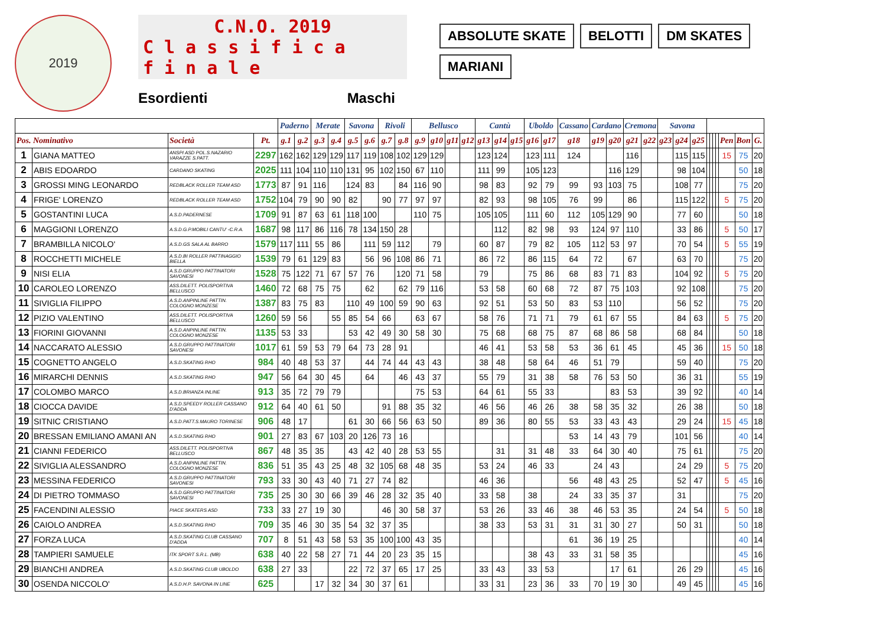2019
C.N.O. 2019
Classifica finale
Esordienti Maschi
ABSOLUTE SKATE BELOTTI DM SKATES MARIANI
| | | | | Paderno | | Merate | | Savona | | Rivoli | | Bellusco | | | | Cantù | | | Uboldo | | Cassano | Cardano | | Cremona | | Savona | | | | | | | | | |
| --- | --- | --- | --- | --- | --- | --- | --- | --- | --- | --- | --- | --- | --- | --- | --- | --- | --- | --- | --- | --- | --- | --- | --- | --- | --- | --- | --- | --- | --- | --- | --- | --- | --- | --- | --- |
| Pos. Nominativo | | Società | Pt. | g.1 | g.2 | g.3 | g.4 | g.5 | g.6 | g.7 | g.8 | g.9 | g10 | g11 | g12 | g13 | g14 | g15 | g16 | g17 | g18 | g19 | g20 | g21 | g22 | g23 | g24 | g25 | | | | | Pen | Bon | G. |
| 1 | GIANA MATTEO | ANSPI ASD POL.S.NAZARIO VARAZZE S.PATT. | 2297 | 162 | 162 | 129 | 129 | 117 | 119 | 108 | 102 | 129 | 129 | | | 123 | 124 | | 123 | 111 | 124 | | | 116 | | | 115 | 115 | | | | | 15 | 75 | 20 |
| 2 | ABIS EDOARDO | CARDANO SKATING | 2025 | 111 | 104 | 110 | 110 | 131 | 95 | 102 | 150 | 67 | 110 | | | 111 | 99 | | 105 | 123 | | | 116 | 129 | | | 98 | 104 | | | | | | 50 | 18 |
| 3 | GROSSI MING LEONARDO | REDBLACK ROLLER TEAM ASD | 1773 | 87 | 91 | 116 | | 124 | 83 | | 84 | 116 | 90 | | | 98 | 83 | | 92 | 79 | 99 | 93 | 103 | 75 | | | 108 | 77 | | | | | | 75 | 20 |
| 4 | FRIGE' LORENZO | REDBLACK ROLLER TEAM ASD | 1752 | 104 | 79 | 90 | 90 | 82 | | 90 | 77 | 97 | 97 | | | 82 | 93 | | 98 | 105 | 76 | 99 | | 86 | | | 115 | 122 | | | | | 5 | 75 | 20 |
| 5 | GOSTANTINI LUCA | A.S.D.PADERNESE | 1709 | 91 | 87 | 63 | 61 | 118 | 100 | | | 110 | 75 | | | 105 | 105 | | 111 | 60 | 112 | 105 | 129 | 90 | | | 77 | 60 | | | | | | 50 | 18 |
| 6 | MAGGIONI LORENZO | A.S.D.G.P.MOBILI CANTU' -C.R.A. | 1687 | 98 | 117 | 86 | 116 | 78 | 134 | 150 | 28 | | | | | | 112 | | 82 | 98 | 93 | 124 | 97 | 110 | | | 33 | 86 | | | | | 5 | 50 | 17 |
| 7 | BRAMBILLA NICOLO' | A.S.D.GS SALA AL BARRO | 1579 | 117 | 111 | 55 | 86 | | 111 | 59 | 112 | | 79 | | | 60 | 87 | | 79 | 82 | 105 | 112 | 53 | 97 | | | 70 | 54 | | | | | 5 | 55 | 19 |
| 8 | ROCCHETTI MICHELE | A.S.D.BI ROLLER PATTINAGGIO BIELLA | 1539 | 79 | 61 | 129 | 83 | | 56 | 96 | 108 | 86 | 71 | | | 86 | 72 | | 86 | 115 | 64 | 72 | | 67 | | | 63 | 70 | | | | | | 75 | 20 |
| 9 | NISI ELIA | A.S.D.GRUPPO PATTINATORI SAVONESI | 1528 | 75 | 122 | 71 | 67 | 57 | 76 | | 120 | 71 | 58 | | | 79 | | | 75 | 86 | 68 | 83 | 71 | 83 | | | 104 | 92 | | | | | 5 | 75 | 20 |
| 10 | CAROLEO LORENZO | ASS.DILETT. POLISPORTIVA BELLUSCO | 1460 | 72 | 68 | 75 | 75 | | 62 | | 62 | 79 | 116 | | | 53 | 58 | | 60 | 68 | 72 | 87 | 75 | 103 | | | 92 | 108 | | | | | | 75 | 20 |
| 11 | SIVIGLIA FILIPPO | A.S.D.ANPINLINE PATTIN. COLOGNO MONZESE | 1387 | 83 | 75 | 83 | | 110 | 49 | 100 | 59 | 90 | 63 | | | 92 | 51 | | 53 | 50 | 83 | 53 | 110 | | | | 56 | 52 | | | | | | 75 | 20 |
| 12 | PIZIO VALENTINO | ASS.DILETT. POLISPORTIVA BELLUSCO | 1260 | 59 | 56 | | 55 | 85 | 54 | 66 | | 63 | 67 | | | 58 | 76 | | 71 | 71 | 79 | 61 | 67 | 55 | | | 84 | 63 | | | | | 5 | 75 | 20 |
| 13 | FIORINI GIOVANNI | A.S.D.ANPINLINE PATTIN. COLOGNO MONZESE | 1135 | 53 | 33 | | | 53 | 42 | 49 | 30 | 58 | 30 | | | 75 | 68 | | 68 | 75 | 87 | 68 | 86 | 58 | | | 68 | 84 | | | | | | 50 | 18 |
| 14 | NACCARATO ALESSIO | A.S.D.GRUPPO PATTINATORI SAVONESI | 1017 | 61 | 59 | 53 | 79 | 64 | 73 | 28 | 91 | | | | | 46 | 41 | | 53 | 58 | 53 | 36 | 61 | 45 | | | 45 | 36 | | | | | 15 | 50 | 18 |
| 15 | COGNETTO ANGELO | A.S.D.SKATING RHO | 984 | 40 | 48 | 53 | 37 | | 44 | 74 | 44 | 43 | 43 | | | 38 | 48 | | 58 | 64 | 46 | 51 | 79 | | | | 59 | 40 | | | | | | 75 | 20 |
| 16 | MIRARCHI DENNIS | A.S.D.SKATING RHO | 947 | 56 | 64 | 30 | 45 | | 64 | | 46 | 43 | 37 | | | 55 | 79 | | 31 | 38 | 58 | 76 | 53 | 50 | | | 36 | 31 | | | | | | 55 | 19 |
| 17 | COLOMBO MARCO | A.S.D.BRIANZA INLINE | 913 | 35 | 72 | 79 | 79 | | | | | 75 | 53 | | | 64 | 61 | | 55 | 33 | | | 83 | 53 | | | 39 | 92 | | | | | | 40 | 14 |
| 18 | CIOCCA DAVIDE | A.S.D.SPEEDY ROLLER CASSANO D'ADDA | 912 | 64 | 40 | 61 | 50 | | | 91 | 88 | 35 | 32 | | | 46 | 56 | | 46 | 26 | 38 | 58 | 35 | 32 | | | 26 | 38 | | | | | | 50 | 18 |
| 19 | SITNIC CRISTIANO | A.S.D.PATT.S.MAURO TORINESE | 906 | 48 | 17 | | | 61 | 30 | 66 | 56 | 63 | 50 | | | 89 | 36 | | 80 | 55 | 53 | 33 | 43 | 43 | | | 29 | 24 | | | | | 15 | 45 | 18 |
| 20 | BRESSAN EMILIANO AMANI AN | A.S.D.SKATING RHO | 901 | 27 | 83 | 67 | 103 | 20 | 126 | 73 | 16 | | | | | | | | | | 53 | 14 | 43 | 79 | | | 101 | 56 | | | | | | 40 | 14 |
| 21 | CIANNI FEDERICO | ASS.DILETT. POLISPORTIVA BELLUSCO | 867 | 48 | 35 | 35 | | 43 | 42 | 40 | 28 | 53 | 55 | | | | 31 | | 31 | 48 | 33 | 64 | 30 | 40 | | | 75 | 61 | | | | | | 75 | 20 |
| 22 | SIVIGLIA ALESSANDRO | A.S.D.ANPINLINE PATTIN. COLOGNO MONZESE | 836 | 51 | 35 | 43 | 25 | 48 | 32 | 105 | 68 | 48 | 35 | | | 53 | 24 | | 46 | 33 | | 24 | 43 | | | | 24 | 29 | | | | | 5 | 75 | 20 |
| 23 | MESSINA FEDERICO | A.S.D.GRUPPO PATTINATORI SAVONESI | 793 | 33 | 30 | 43 | 40 | 71 | 27 | 74 | 82 | | | | | 46 | 36 | | | | 56 | 48 | 43 | 25 | | | 52 | 47 | | | | | 5 | 45 | 16 |
| 24 | DI PIETRO TOMMASO | A.S.D.GRUPPO PATTINATORI SAVONESI | 735 | 25 | 30 | 30 | 66 | 39 | 46 | 28 | 32 | 35 | 40 | | | 33 | 58 | | 38 | | 24 | 33 | 35 | 37 | | | 31 | | | | | | | 75 | 20 |
| 25 | FACENDINI ALESSIO | PIACE SKATERS ASD | 733 | 33 | 27 | 19 | 30 | | | 46 | 30 | 58 | 37 | | | 53 | 26 | | 33 | 46 | 38 | 46 | 53 | 35 | | | 24 | 54 | | | | | 5 | 50 | 18 |
| 26 | CAIOLO ANDREA | A.S.D.SKATING RHO | 709 | 35 | 46 | 30 | 35 | 54 | 32 | 37 | 35 | | | | | 38 | 33 | | 53 | 31 | 31 | 31 | 30 | 27 | | | 50 | 31 | | | | | | 50 | 18 |
| 27 | FORZA LUCA | A.S.D.SKATING CLUB CASSANO D'ADDA | 707 | 8 | 51 | 43 | 58 | 53 | 35 | 100 | 100 | 43 | 35 | | | | | | | | 61 | 36 | 19 | 25 | | | | | | | | | | 40 | 14 |
| 28 | TAMPIERI SAMUELE | ITK SPORT S.R.L. (MB) | 638 | 40 | 22 | 58 | 27 | 71 | 44 | 20 | 23 | 35 | 15 | | | | | | 38 | 43 | 33 | 31 | 58 | 35 | | | | | | | | | | 45 | 16 |
| 29 | BIANCHI ANDREA | A.S.D.SKATING CLUB UBOLDO | 638 | 27 | 33 | | | 22 | 72 | 37 | 65 | 17 | 25 | | | 33 | 43 | | 33 | 53 | | | 17 | 61 | | | 26 | 29 | | | | | | 45 | 16 |
| 30 | OSENDA NICCOLO' | A.S.D.H.P. SAVONA IN LINE | 625 | | | 17 | 32 | 34 | 30 | 37 | 61 | | | | | 33 | 31 | | 23 | 36 | 33 | 70 | 19 | 30 | | | 49 | 45 | | | | | | 45 | 16 |